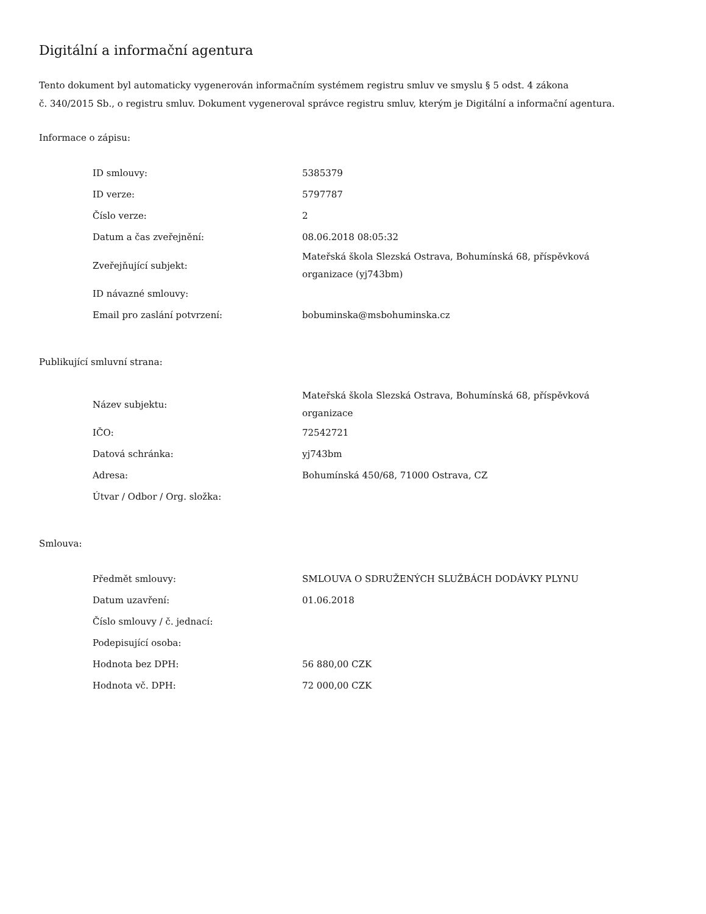Digitální a informační agentura
Tento dokument byl automaticky vygenerován informačním systémem registru smluv ve smyslu § 5 odst. 4 zákona
č. 340/2015 Sb., o registru smluv. Dokument vygeneroval správce registru smluv, kterým je Digitální a informační agentura.
Informace o zápisu:
| ID smlouvy: | 5385379 |
| ID verze: | 5797787 |
| Číslo verze: | 2 |
| Datum a čas zveřejnění: | 08.06.2018 08:05:32 |
| Zveřejňující subjekt: | Mateřská škola Slezská Ostrava, Bohumínská 68, příspěvková organizace (yj743bm) |
| ID návazné smlouvy: | |
| Email pro zaslání potvrzení: | bobuminska@msbohuminska.cz |
Publikující smluvní strana:
| Název subjektu: | Mateřská škola Slezská Ostrava, Bohumínská 68, příspěvková organizace |
| IČO: | 72542721 |
| Datová schránka: | yj743bm |
| Adresa: | Bohumínská 450/68, 71000 Ostrava, CZ |
| Útvar / Odbor / Org. složka: | |
Smlouva:
| Předmět smlouvy: | SMLOUVA O SDRUŽENÝCH SLUŽBÁCH DODÁVKY PLYNU |
| Datum uzavření: | 01.06.2018 |
| Číslo smlouvy / č. jednací: | |
| Podepisující osoba: | |
| Hodnota bez DPH: | 56 880,00 CZK |
| Hodnota vč. DPH: | 72 000,00 CZK |